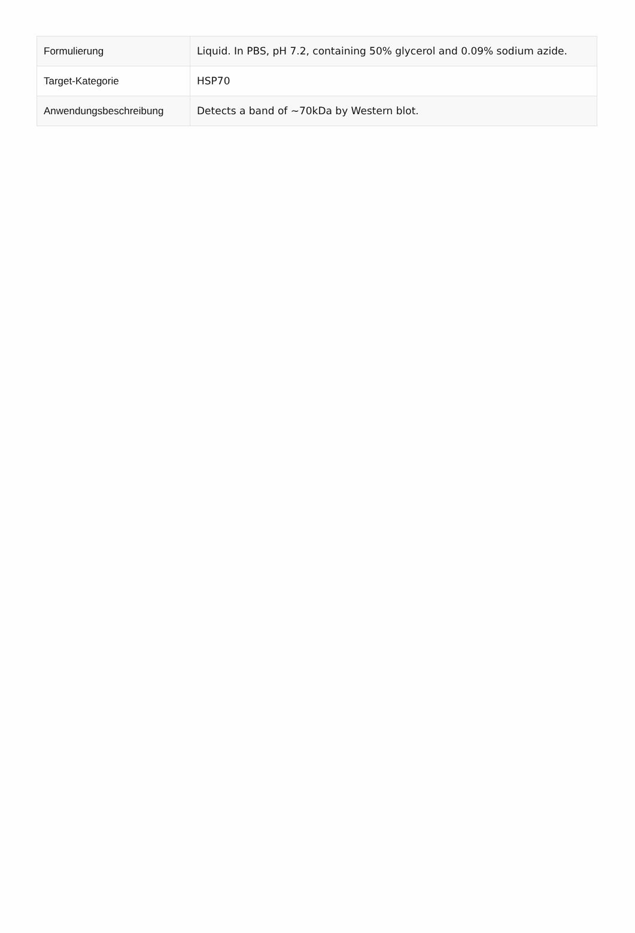| Formulierung | Liquid. In PBS, pH 7.2, containing 50% glycerol and 0.09% sodium azide. |
| Target-Kategorie | HSP70 |
| Anwendungsbeschreibung | Detects a band of ~70kDa by Western blot. |